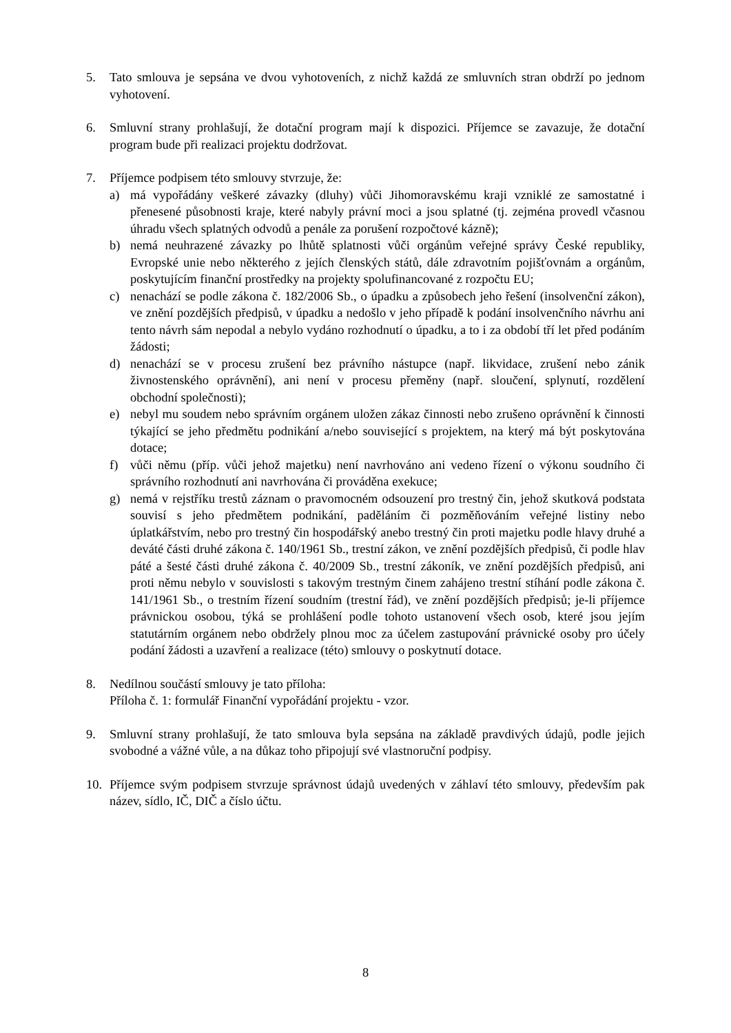5. Tato smlouva je sepsána ve dvou vyhotoveních, z nichž každá ze smluvních stran obdrží po jednom vyhotovení.
6. Smluvní strany prohlašují, že dotační program mají k dispozici. Příjemce se zavazuje, že dotační program bude při realizaci projektu dodržovat.
7. Příjemce podpisem této smlouvy stvrzuje, že:
a) má vypořádány veškeré závazky (dluhy) vůči Jihomoravskému kraji vzniklé ze samostatné i přenesené působnosti kraje, které nabyly právní moci a jsou splatné (tj. zejména provedl včasnou úhradu všech splatných odvodů a penále za porušení rozpočtové kázně);
b) nemá neuhrazené závazky po lhůtě splatnosti vůči orgánům veřejné správy České republiky, Evropské unie nebo některého z jejích členských států, dále zdravotním pojišťovnám a orgánům, poskytujícím finanční prostředky na projekty spolufinancované z rozpočtu EU;
c) nenachází se podle zákona č. 182/2006 Sb., o úpadku a způsobech jeho řešení (insolvenční zákon), ve znění pozdějších předpisů, v úpadku a nedošlo v jeho případě k podání insolvenčního návrhu ani tento návrh sám nepodal a nebylo vydáno rozhodnutí o úpadku, a to i za období tří let před podáním žádosti;
d) nenachází se v procesu zrušení bez právního nástupce (např. likvidace, zrušení nebo zánik živnostenského oprávnění), ani není v procesu přeměny (např. sloučení, splynutí, rozdělení obchodní společnosti);
e) nebyl mu soudem nebo správním orgánem uložen zákaz činnosti nebo zrušeno oprávnění k činnosti týkající se jeho předmětu podnikání a/nebo související s projektem, na který má být poskytována dotace;
f) vůči němu (příp. vůči jehož majetku) není navrhováno ani vedeno řízení o výkonu soudního či správního rozhodnutí ani navrhována či prováděna exekuce;
g) nemá v rejstříku trestů záznam o pravomocném odsouzení pro trestný čin, jehož skutková podstata souvisí s jeho předmětem podnikání, paděláním či pozměňováním veřejné listiny nebo úplatkářstvím, nebo pro trestný čin hospodářský anebo trestný čin proti majetku podle hlavy druhé a deváté části druhé zákona č. 140/1961 Sb., trestní zákon, ve znění pozdějších předpisů, či podle hlav páté a šesté části druhé zákona č. 40/2009 Sb., trestní zákoník, ve znění pozdějších předpisů, ani proti němu nebylo v souvislosti s takovým trestným činem zahájeno trestní stíhání podle zákona č. 141/1961 Sb., o trestním řízení soudním (trestní řád), ve znění pozdějších předpisů; je-li příjemce právnickou osobou, týká se prohlášení podle tohoto ustanovení všech osob, které jsou jejím statutárním orgánem nebo obdržely plnou moc za účelem zastupování právnické osoby pro účely podání žádosti a uzavření a realizace (této) smlouvy o poskytnutí dotace.
8. Nedílnou součástí smlouvy je tato příloha:
Příloha č. 1: formulář Finanční vypořádání projektu - vzor.
9. Smluvní strany prohlašují, že tato smlouva byla sepsána na základě pravdivých údajů, podle jejich svobodné a vážné vůle, a na důkaz toho připojují své vlastnoruční podpisy.
10. Příjemce svým podpisem stvrzuje správnost údajů uvedených v záhlaví této smlouvy, především pak název, sídlo, IČ, DIČ a číslo účtu.
8